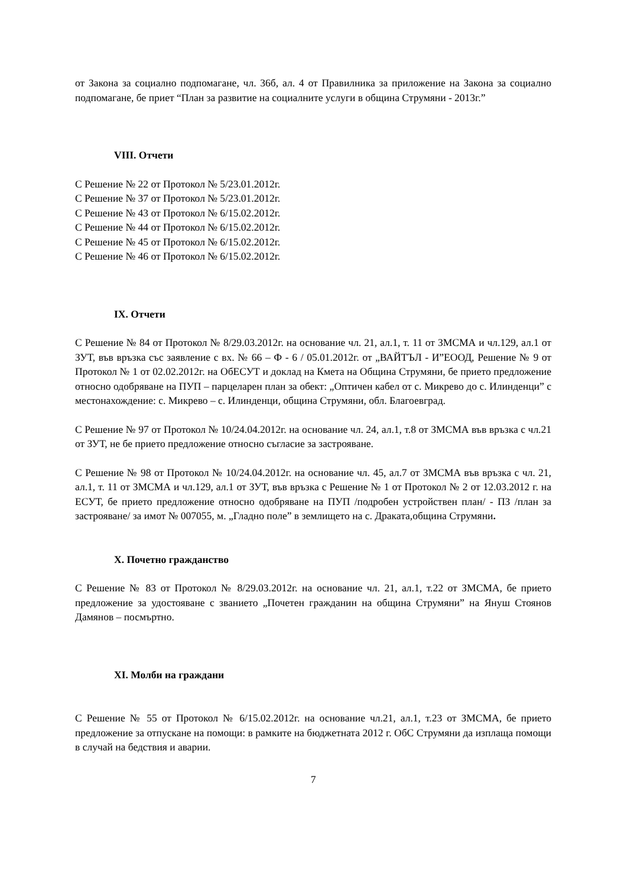от Закона за социално подпомагане, чл. 36б, ал. 4 от Правилника за приложение на Закона за социално подпомагане, бе приет “План за развитие на социалните услуги в община Струмяни - 2013г.”
VIII. Отчети
С Решение № 22 от Протокол № 5/23.01.2012г.
С Решение № 37 от Протокол № 5/23.01.2012г.
С Решение № 43 от Протокол № 6/15.02.2012г.
С Решение № 44 от Протокол № 6/15.02.2012г.
С Решение № 45 от Протокол № 6/15.02.2012г.
С Решение № 46 от Протокол № 6/15.02.2012г.
IX. Отчети
С Решение № 84 от Протокол № 8/29.03.2012г. на основание чл. 21, ал.1, т. 11 от ЗМСМА и чл.129, ал.1 от ЗУТ, във връзка със заявление с вх. № 66 – Ф - 6 / 05.01.2012г. от „ВАЙТЪЛ - И”ЕООД, Решение № 9 от Протокол № 1 от 02.02.2012г. на ОбЕСУТ и доклад на Кмета на Община Струмяни, бе прието предложение относно одобряване на ПУП – парцеларен план за обект: „Оптичен кабел от с. Микрево до с. Илинденци” с местонахождение: с. Микрево – с. Илинденци, община Струмяни, обл. Благоевград.
С Решение № 97 от Протокол № 10/24.04.2012г. на основание чл. 24, ал.1, т.8 от ЗМСМА във връзка с чл.21 от ЗУТ, не бе прието предложение относно съгласие за застрояване.
С Решение № 98 от Протокол № 10/24.04.2012г. на основание чл. 45, ал.7 от ЗМСМА във връзка с чл. 21, ал.1, т. 11 от ЗМСМА и чл.129, ал.1 от ЗУТ, във връзка с Решение № 1 от Протокол № 2 от 12.03.2012 г. на ЕСУТ, бе прието предложение относно одобряване на ПУП /подробен устройствен план/ - ПЗ /план за застрояване/ за имот № 007055, м. „Гладно поле” в землището на с. Драката,община Струмяни.
X. Почетно гражданство
С Решение № 83 от Протокол № 8/29.03.2012г. на основание чл. 21, ал.1, т.22 от ЗМСМА, бе прието предложение за удостояване с званието „Почетен гражданин на община Струмяни” на Януш Стоянов Дамянов – посмъртно.
XI. Молби на граждани
С Решение № 55 от Протокол № 6/15.02.2012г. на основание чл.21, ал.1, т.23 от ЗМСМА, бе прието предложение за отпускане на помощи: в рамките на бюджетната 2012 г. ОбС Струмяни да изплаща помощи в случай на бедствия и аварии.
7